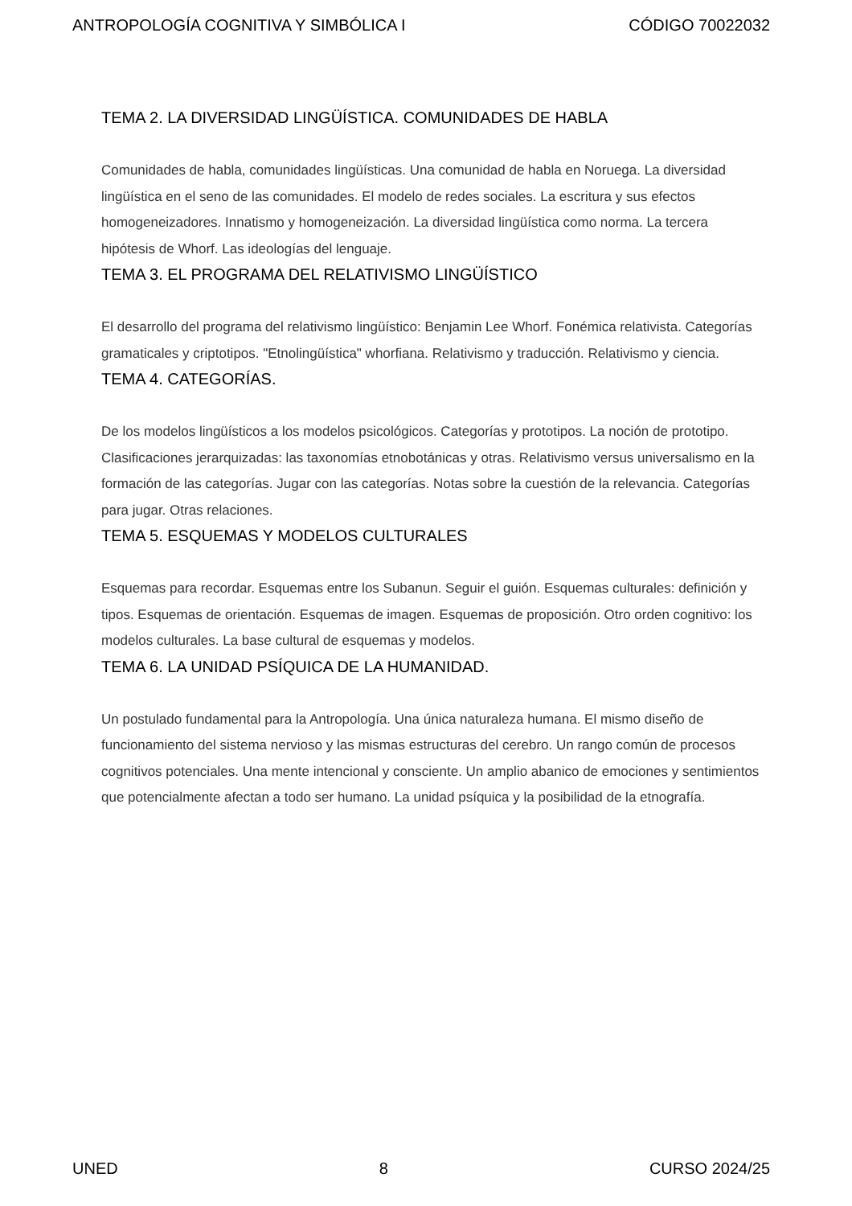ANTROPOLOGÍA COGNITIVA Y SIMBÓLICA I CÓDIGO 70022032
TEMA 2. LA DIVERSIDAD LINGÜÍSTICA. COMUNIDADES DE HABLA
Comunidades de habla, comunidades lingüísticas. Una comunidad de habla en Noruega. La diversidad lingüística en el seno de las comunidades. El modelo de redes sociales. La escritura y sus efectos homogeneizadores. Innatismo y homogeneización. La diversidad lingüística como norma. La tercera hipótesis de Whorf. Las ideologías del lenguaje.
TEMA 3. EL PROGRAMA DEL RELATIVISMO LINGÜÍSTICO
El desarrollo del programa del relativismo lingüístico: Benjamin Lee Whorf. Fonémica relativista. Categorías gramaticales y criptotipos. "Etnolingüística" whorfiana. Relativismo y traducción. Relativismo y ciencia.
TEMA 4. CATEGORÍAS.
De los modelos lingüísticos a los modelos psicológicos. Categorías y prototipos. La noción de prototipo. Clasificaciones jerarquizadas: las taxonomías etnobotánicas y otras. Relativismo versus universalismo en la formación de las categorías. Jugar con las categorías. Notas sobre la cuestión de la relevancia. Categorías para jugar. Otras relaciones.
TEMA 5. ESQUEMAS Y MODELOS CULTURALES
Esquemas para recordar. Esquemas entre los Subanun. Seguir el guión. Esquemas culturales: definición y tipos. Esquemas de orientación. Esquemas de imagen. Esquemas de proposición. Otro orden cognitivo: los modelos culturales. La base cultural de esquemas y modelos.
TEMA 6. LA UNIDAD PSÍQUICA DE LA HUMANIDAD.
Un postulado fundamental para la Antropología. Una única naturaleza humana. El mismo diseño de funcionamiento del sistema nervioso y las mismas estructuras del cerebro. Un rango común de procesos cognitivos potenciales. Una mente intencional y consciente. Un amplio abanico de emociones y sentimientos que potencialmente afectan a todo ser humano. La unidad psíquica y la posibilidad de la etnografía.
UNED 8 CURSO 2024/25